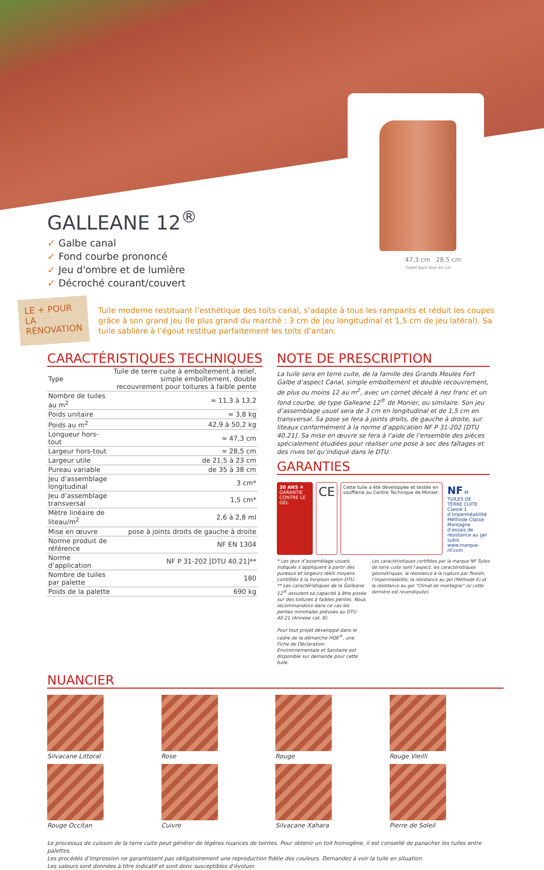47,3 cm 28,5 cm
Cotes hors tout en cm
GALLEANE 12<sup>®</sup>
✓ Galbe canal
✓ Fond courbe prononcé
✓ Jeu d'ombre et de lumière
✓ Décroché courant/couvert
LE + POUR
LA RÉNOVATION
Tuile moderne restituant l’esthétique des toits canal, s’adapte à tous les rampants et réduit les coupes grâce à son grand jeu (le plus grand du marché : 3 cm de jeu longitudinal et 1,5 cm de jeu latéral). Sa tuile sablière à l’égout restitue parfaitement les toits d’antan.
CARACTÉRISTIQUES TECHNIQUES
| Type | Tuile de terre cuite à emboîtement à relief, simple emboîtement, double recouvrement pour toitures à faible pente |
| Nombre de tuiles au m<sup>2</sup> | ≈ 11,3 à 13,2 |
| Poids unitaire | ≈ 3,8 kg |
| Poids au m<sup>2</sup> | 42,9 à 50,2 kg |
| Longueur hors-tout | ≈ 47,3 cm |
| Largeur hors-tout | ≈ 28,5 cm |
| Largeur utile | de 21,5 à 23 cm |
| Pureau variable | de 35 à 38 cm |
| Jeu d’assemblage longitudinal | 3 cm* |
| Jeu d’assemblage transversal | 1,5 cm* |
| Mètre linéaire de liteau/m<sup>2</sup> | 2,6 à 2,8 ml |
| Mise en œuvre | pose à joints droits de gauche à droite |
| Norme produit de référence | NF EN 1304 |
| Norme d’application | NF P 31-202 [DTU 40.21]** |
| Nombre de tuiles par palette | 180 |
| Poids de la palette | 690 kg |
NOTE DE PRESCRIPTION
La tuile sera en terre cuite, de la famille des Grands Moules Fort Galbe d’aspect Canal, simple emboîtement et double recouvrement, de plus ou moins 12 au m<sup>2</sup>, avec un cornet décalé à nez franc et un fond courbe, de type Galleane 12<sup>®</sup> de Monier, ou similaire. Son jeu d’assemblage usuel sera de 3 cm en longitudinal et de 1,5 cm en transversal. Sa pose se fera à joints droits, de gauche à droite, sur liteaux conformément à la norme d’application NF P 31-202 [DTU 40.21]. Sa mise en œuvre se fera à l’aide de l’ensemble des pièces spécialement étudiées pour réaliser une pose à sec des faîtages et des rives tel qu’indiqué dans le DTU.
GARANTIES
30 ANS ❄
GARANTIE CONTRE LE GEL
CE
Cette tuile a été développée et testée en soufflerie au Centre Technique de Monier.
NF M
TUILES DE TERRE CUITE
Classe 1 d’imperméabilité
Méthode Classe Montagne
d’essais de résistance au gel subis
www.marque-nf.com
* Les jeux d’assemblage usuels indiqués s’appliquent à partir des pureaux et largeurs réels moyens contrôlés à la livraison selon DTU.
** Les caractéristiques de la Galleane 12<sup>®</sup> assurent sa capacité à être posée sur des toitures à faibles pentes. Nous recommandons dans ce cas les pentes minimales prévues au DTU 40.21 (Annexe cat. B).
Pour tout projet développé dans le cadre de la démarche HQE<sup>®</sup>, une Fiche de Déclaration Environnementale et Sanitaire est disponible sur demande pour cette tuile.
Les caractéristiques certifiées par la marque NF Tuiles de terre cuite sont l’aspect, les caractéristiques géométriques, la résistance à la rupture par flexion, l’imperméabilité, la résistance au gel (Méthode E) et la résistance au gel “Climat de montagne” (si cette dernière est revendiquée).
NUANCIER
Silvacane Littoral
Rose
Rouge
Rouge Vieilli
Rouge Occitan
Cuivre
Silvacane Xahara
Pierre de Soleil
Le processus de cuisson de la terre cuite peut générer de légères nuances de teintes. Pour obtenir un toit homogène, il est conseillé de panacher les tuiles entre palettes.
Les procédés d’impression ne garantissent pas obligatoirement une reproduction fidèle des couleurs. Demandez à voir la tuile en situation.
Les valeurs sont données à titre indicatif et sont donc susceptibles d’évoluer.